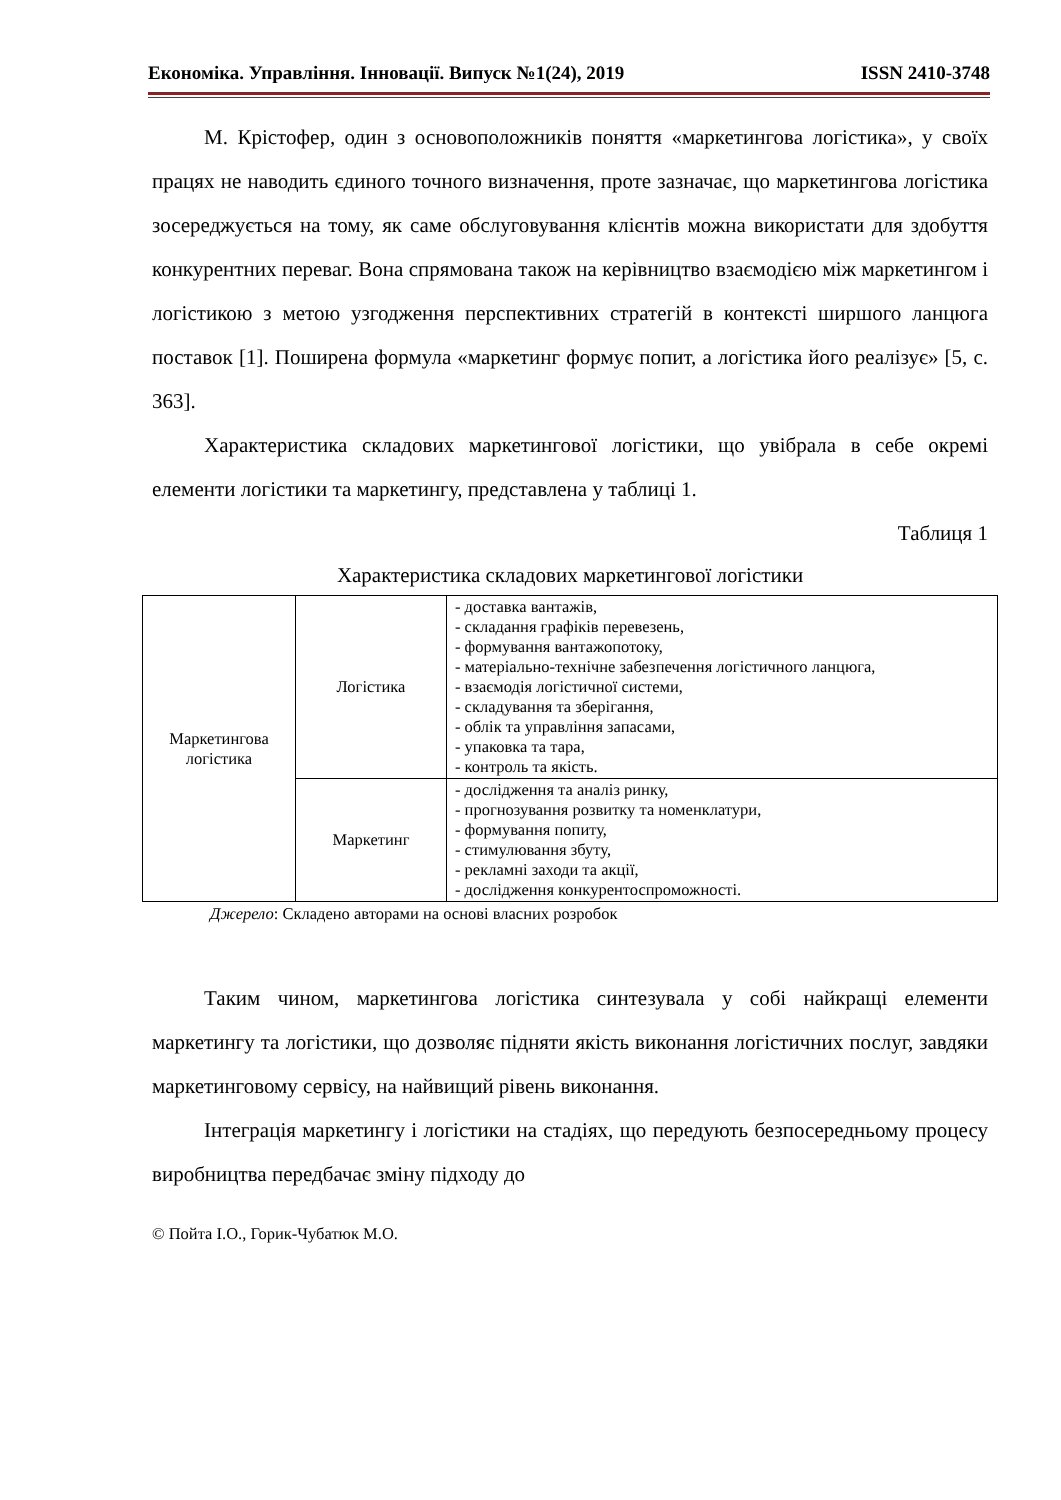Економіка. Управління. Інновації. Випуск №1(24), 2019 ISSN 2410-3748
М. Крістофер, один з основоположників поняття «маркетингова логістика», у своїх працях не наводить єдиного точного визначення, проте зазначає, що маркетингова логістика зосереджується на тому, як саме обслуговування клієнтів можна використати для здобуття конкурентних переваг. Вона спрямована також на керівництво взаємодією між маркетингом і логістикою з метою узгодження перспективних стратегій в контексті ширшого ланцюга поставок [1]. Поширена формула «маркетинг формує попит, а логістика його реалізує» [5, с. 363].
Характеристика складових маркетингової логістики, що увібрала в себе окремі елементи логістики та маркетингу, представлена у таблиці 1.
Таблиця 1
Характеристика складових маркетингової логістики
| Маркетингова логістика | Логістика | - доставка вантажів, - складання графіків перевезень, - формування вантажопотоку, - матеріально-технічне забезпечення логістичного ланцюга, - взаємодія логістичної системи, - складування та зберігання, - облік та управління запасами, - упаковка та тара, - контроль та якість. |
| | Маркетинг | - дослідження та аналіз ринку, - прогнозування розвитку та номенклатури, - формування попиту, - стимулювання збуту, - рекламні заходи та акції, - дослідження конкурентоспроможності. |
Джерело: Складено авторами на основі власних розробок
Таким чином, маркетингова логістика синтезувала у собі найкращі елементи маркетингу та логістики, що дозволяє підняти якість виконання логістичних послуг, завдяки маркетинговому сервісу, на найвищий рівень виконання.
Інтеграція маркетингу і логістики на стадіях, що передують безпосередньому процесу виробництва передбачає зміну підходу до
© Пойта І.О., Горик-Чубатюк М.О.